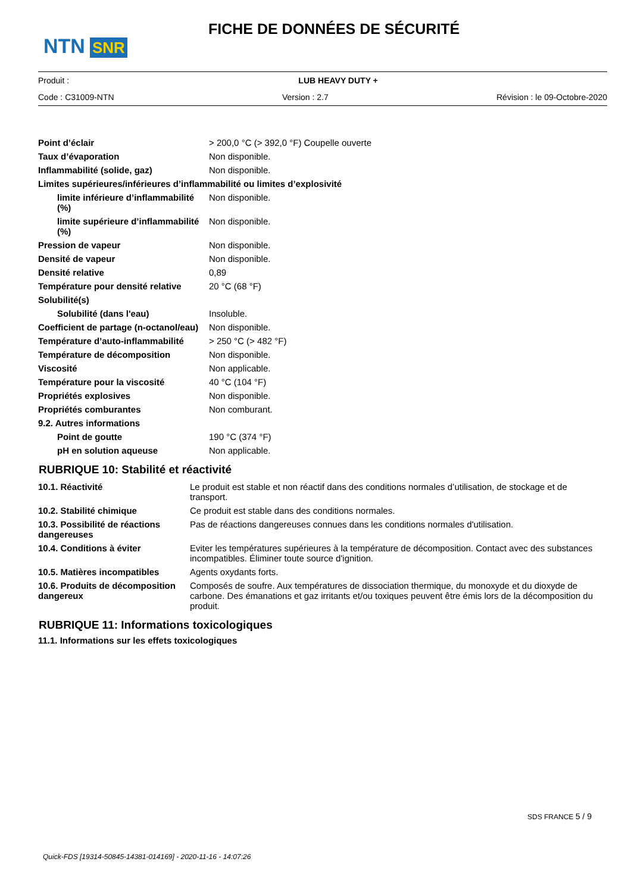NTN SNR
FICHE DE DONNÉES DE SÉCURITÉ
Produit : LUB HEAVY DUTY +
Code : C31009-NTN Version : 2.7 Révision : le 09-Octobre-2020
| Point d’éclair | > 200,0 °C (> 392,0 °F) Coupelle ouverte |
| Taux d’évaporation | Non disponible. |
| Inflammabilité (solide, gaz) | Non disponible. |
| Limites supérieures/inférieures d’inflammabilité ou limites d’explosivité | |
| limite inférieure d’inflammabilité (%) | Non disponible. |
| limite supérieure d’inflammabilité (%) | Non disponible. |
| Pression de vapeur | Non disponible. |
| Densité de vapeur | Non disponible. |
| Densité relative | 0,89 |
| Température pour densité relative | 20 °C (68 °F) |
| Solubilité(s) | |
| Solubilité (dans l'eau) | Insoluble. |
| Coefficient de partage (n-octanol/eau) | Non disponible. |
| Température d’auto-inflammabilité | > 250 °C (> 482 °F) |
| Température de décomposition | Non disponible. |
| Viscosité | Non applicable. |
| Température pour la viscosité | 40 °C (104 °F) |
| Propriétés explosives | Non disponible. |
| Propriétés comburantes | Non comburant. |
| 9.2. Autres informations | |
| Point de goutte | 190 °C (374 °F) |
| pH en solution aqueuse | Non applicable. |
RUBRIQUE 10: Stabilité et réactivité
| 10.1. Réactivité | Le produit est stable et non réactif dans des conditions normales d’utilisation, de stockage et de transport. |
| 10.2. Stabilité chimique | Ce produit est stable dans des conditions normales. |
| 10.3. Possibilité de réactions dangereuses | Pas de réactions dangereuses connues dans les conditions normales d'utilisation. |
| 10.4. Conditions à éviter | Eviter les températures supérieures à la température de décomposition. Contact avec des substances incompatibles. Éliminer toute source d'ignition. |
| 10.5. Matières incompatibles | Agents oxydants forts. |
| 10.6. Produits de décomposition dangereux | Composés de soufre. Aux températures de dissociation thermique, du monoxyde et du dioxyde de carbone. Des émanations et gaz irritants et/ou toxiques peuvent être émis lors de la décomposition du produit. |
RUBRIQUE 11: Informations toxicologiques
11.1. Informations sur les effets toxicologiques
SDS FRANCE 5 / 9
Quick-FDS [19314-50845-14381-014169] - 2020-11-16 - 14:07:26